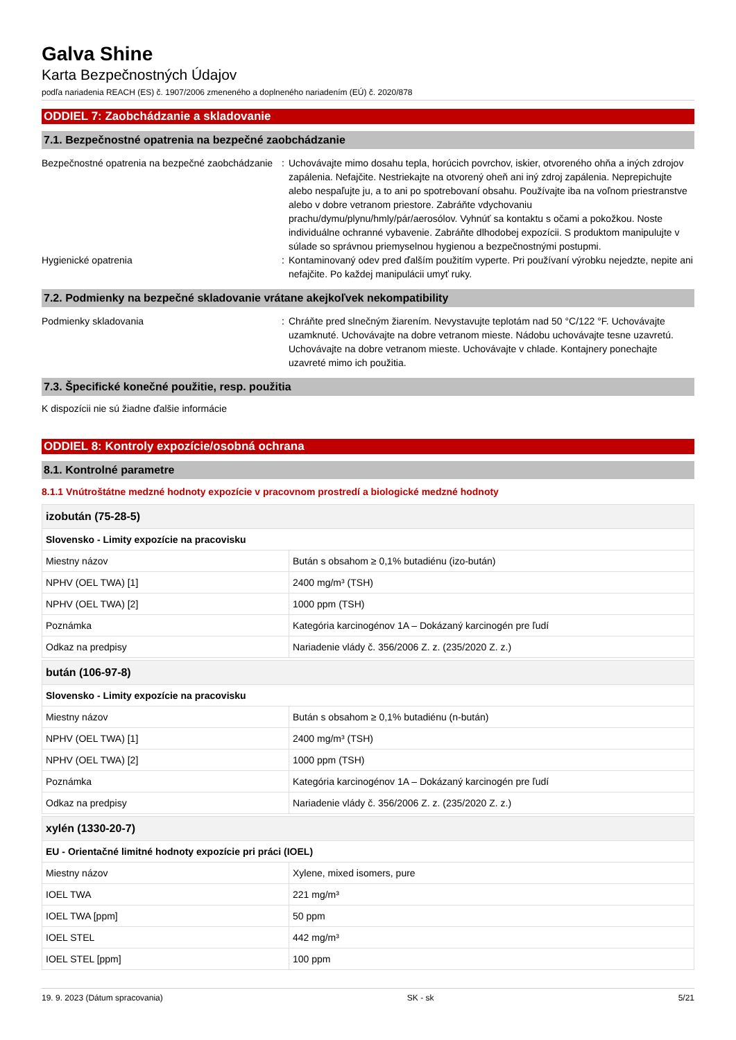Galva Shine
Karta Bezpečnostných Údajov
podľa nariadenia REACH (ES) č. 1907/2006 zmeneného a doplneného nariadením (EÚ) č. 2020/878
ODDIEL 7: Zaobchádzanie a skladovanie
7.1. Bezpečnostné opatrenia na bezpečné zaobchádzanie
Bezpečnostné opatrenia na bezpečné zaobchádzanie
: Uchovávajte mimo dosahu tepla, horúcich povrchov, iskier, otvoreného ohňa a iných zdrojov zapálenia. Nefajčite. Nestriekajte na otvorený oheň ani iný zdroj zapálenia. Neprepichujte alebo nespaľujte ju, a to ani po spotrebovaní obsahu. Používajte iba na voľnom priestranstve alebo v dobre vetranom priestore. Zabráňte vdychovaniu prachu/dymu/plynu/hmly/pár/aerosólov. Vyhnúť sa kontaktu s očami a pokožkou. Noste individuálne ochranné vybavenie. Zabráňte dlhodobej expozícii. S produktom manipulujte v súlade so správnou priemyselnou hygienou a bezpečnostnými postupmi.
Hygienické opatrenia : Kontaminovaný odev pred ďalším použitím vyperte. Pri používaní výrobku nejedzte, nepite ani nefajčite. Po každej manipulácii umyť ruky.
7.2. Podmienky na bezpečné skladovanie vrátane akejkoľvek nekompatibility
Podmienky skladovania : Chráňte pred slnečným žiarením. Nevystavujte teplotám nad 50 °C/122 °F. Uchovávajte uzamknuté. Uchovávajte na dobre vetranom mieste. Nádobu uchovávajte tesne uzavretú. Uchovávajte na dobre vetranom mieste. Uchovávajte v chlade. Kontajnery ponechajte uzavreté mimo ich použitia.
7.3. Špecifické konečné použitie, resp. použitia
K dispozícii nie sú žiadne ďalšie informácie
ODDIEL 8: Kontroly expozície/osobná ochrana
8.1. Kontrolné parametre
8.1.1 Vnútroštátne medzné hodnoty expozície v pracovnom prostredí a biologické medzné hodnoty
| izobután (75-28-5) | |
| --- | --- |
| Slovensko - Limity expozície na pracovisku | |
| Miestny názov | Bután s obsahom ≥ 0,1% butadiénu (izo-bután) |
| NPHV (OEL TWA) [1] | 2400 mg/m³ (TSH) |
| NPHV (OEL TWA) [2] | 1000 ppm (TSH) |
| Poznámka | Kategória karcinogénov 1A – Dokázaný karcinogén pre ľudí |
| Odkaz na predpisy | Nariadenie vlády č. 356/2006 Z. z. (235/2020 Z. z.) |
| bután (106-97-8) | |
| --- | --- |
| Slovensko - Limity expozície na pracovisku | |
| Miestny názov | Bután s obsahom ≥ 0,1% butadiénu (n-bután) |
| NPHV (OEL TWA) [1] | 2400 mg/m³ (TSH) |
| NPHV (OEL TWA) [2] | 1000 ppm (TSH) |
| Poznámka | Kategória karcinogénov 1A – Dokázaný karcinogén pre ľudí |
| Odkaz na predpisy | Nariadenie vlády č. 356/2006 Z. z. (235/2020 Z. z.) |
| xylén (1330-20-7) | |
| --- | --- |
| EU - Orientačné limitné hodnoty expozície pri práci (IOEL) | |
| Miestny názov | Xylene, mixed isomers, pure |
| IOEL TWA | 221 mg/m³ |
| IOEL TWA [ppm] | 50 ppm |
| IOEL STEL | 442 mg/m³ |
| IOEL STEL [ppm] | 100 ppm |
19. 9. 2023 (Dátum spracovania) SK - sk 5/21